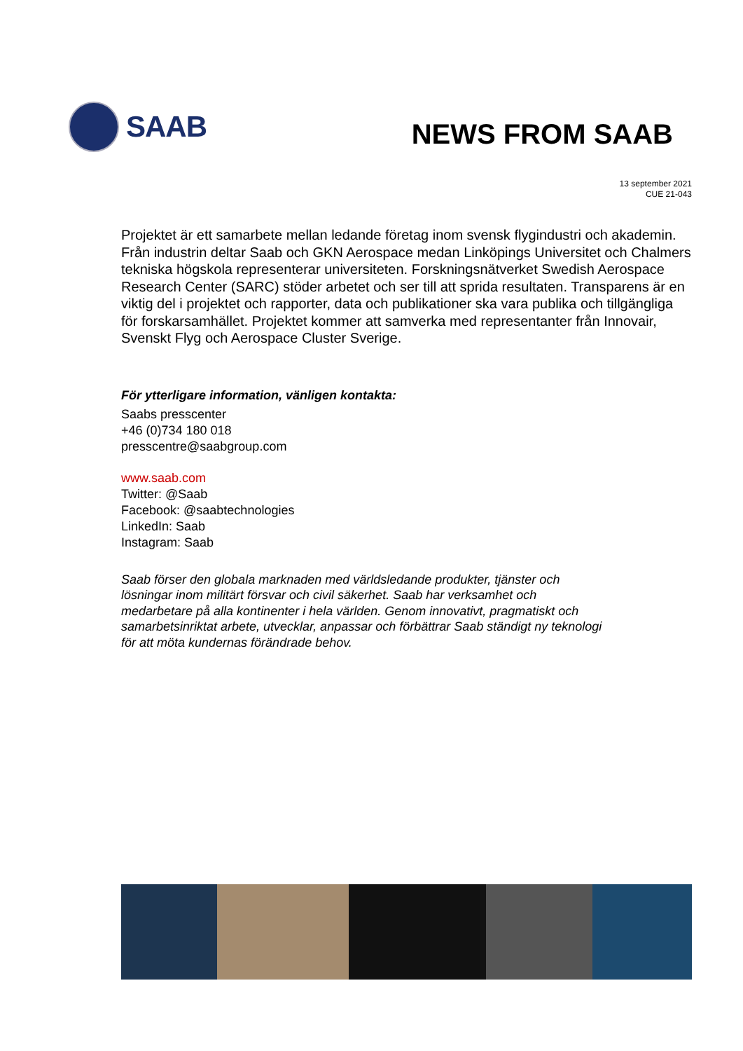SAAB
NEWS FROM SAAB
13 september 2021
CUE 21-043
Projektet är ett samarbete mellan ledande företag inom svensk flygindustri och akademin. Från industrin deltar Saab och GKN Aerospace medan Linköpings Universitet och Chalmers tekniska högskola representerar universiteten. Forskningsnätverket Swedish Aerospace Research Center (SARC) stöder arbetet och ser till att sprida resultaten. Transparens är en viktig del i projektet och rapporter, data och publikationer ska vara publika och tillgängliga för forskarsamhället. Projektet kommer att samverka med representanter från Innovair, Svenskt Flyg och Aerospace Cluster Sverige.
För ytterligare information, vänligen kontakta:
Saabs presscenter
+46 (0)734 180 018
presscentre@saabgroup.com
www.saab.com
Twitter: @Saab
Facebook: @saabtechnologies
LinkedIn: Saab
Instagram: Saab
Saab förser den globala marknaden med världsledande produkter, tjänster och lösningar inom militärt försvar och civil säkerhet. Saab har verksamhet och medarbetare på alla kontinenter i hela världen. Genom innovativt, pragmatiskt och samarbetsinriktat arbete, utvecklar, anpassar och förbättrar Saab ständigt ny teknologi för att möta kundernas förändrade behov.